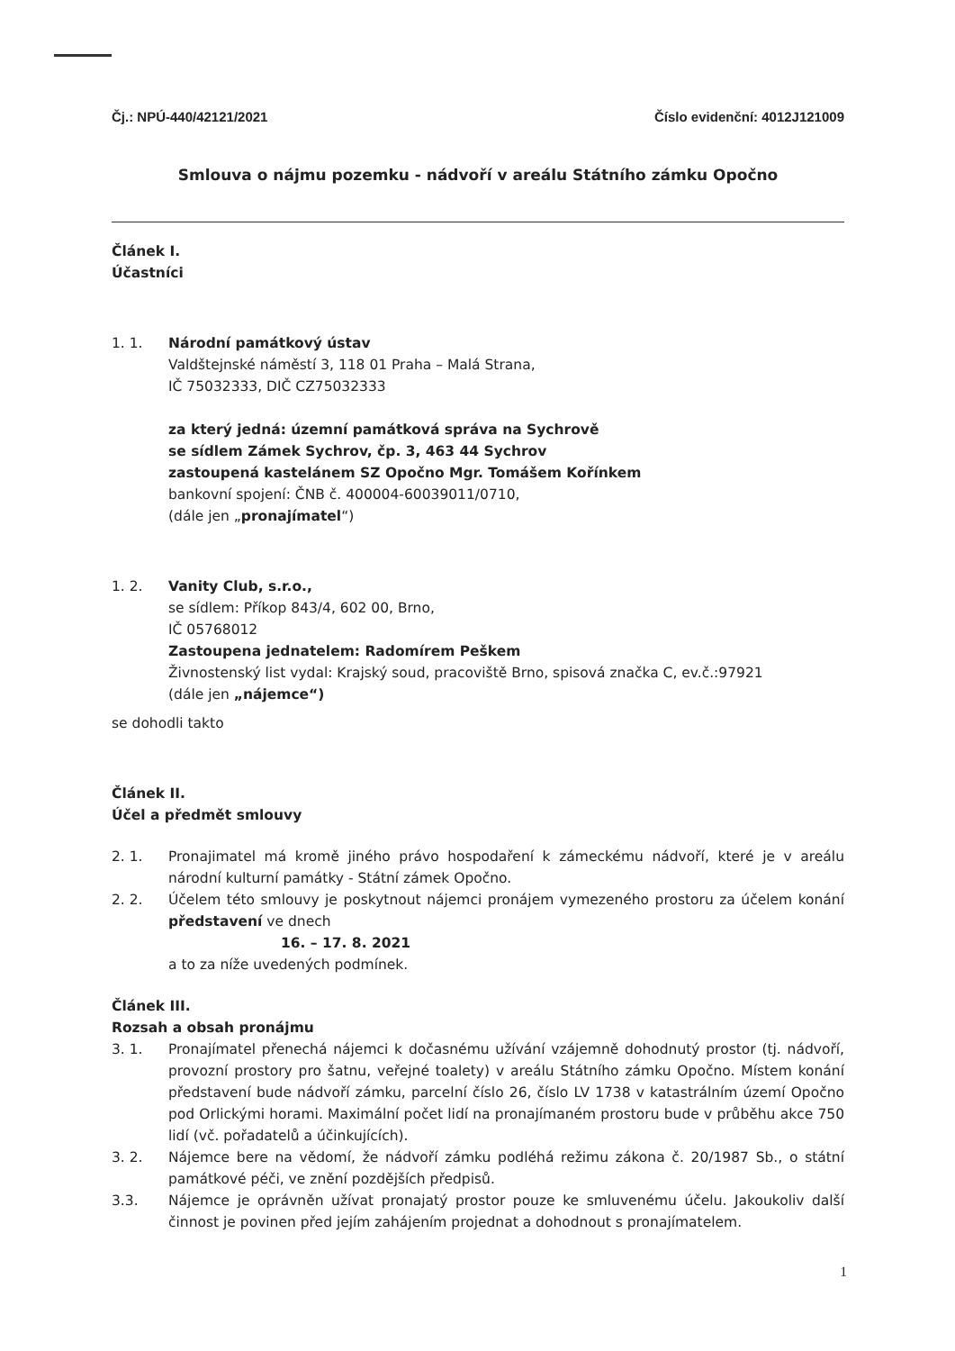Čj.: NPÚ-440/42121/2021 Číslo evidenční: 4012J121009
Smlouva o nájmu pozemku - nádvoří v areálu Státního zámku Opočno
Článek I.
Účastníci
1. 1. Národní památkový ústav
Valdštejnské náměstí 3, 118 01 Praha – Malá Strana,
IČ 75032333, DIČ CZ75032333
za který jedná: územní památková správa na Sychrově
se sídlem Zámek Sychrov, čp. 3, 463 44 Sychrov
zastoupená kastelánem SZ Opočno Mgr. Tomášem Kořínkem
bankovní spojení: ČNB č. 400004-60039011/0710,
(dále jen „pronajímatel“)
1. 2. Vanity Club, s.r.o.,
se sídlem: Příkop 843/4, 602 00, Brno,
IČ 05768012
Zastoupena jednatelem: Radomírem Peškem
Živnostenský list vydal: Krajský soud, pracoviště Brno, spisová značka C, ev.č.:97921
(dále jen „nájemce“)
se dohodli takto
Článek II.
Účel a předmět smlouvy
2. 1. Pronajimatel má kromě jiného právo hospodaření k zámeckému nádvoří, které je v areálu národní kulturní památky - Státní zámek Opočno.
2. 2. Účelem této smlouvy je poskytnout nájemci pronájem vymezeného prostoru za účelem konání představení ve dnech
16. – 17. 8. 2021
a to za níže uvedených podmínek.
Článek III.
Rozsah a obsah pronájmu
3. 1. Pronajímatel přenechá nájemci k dočasnému užívání vzájemně dohodnutý prostor (tj. nádvoří, provozní prostory pro šatnu, veřejné toalety) v areálu Státního zámku Opočno. Místem konání představení bude nádvoří zámku, parcelní číslo 26, číslo LV 1738 v katastrálním území Opočno pod Orlickými horami. Maximální počet lidí na pronajímaném prostoru bude v průběhu akce 750 lidí (vč. pořadatelů a účinkujících).
3. 2. Nájemce bere na vědomí, že nádvoří zámku podléhá režimu zákona č. 20/1987 Sb., o státní památkové péči, ve znění pozdějších předpisů.
3.3. Nájemce je oprávněn užívat pronajatý prostor pouze ke smluvenému účelu. Jakoukoliv další činnost je povinen před jejím zahájením projednat a dohodnout s pronajímatelem.
1